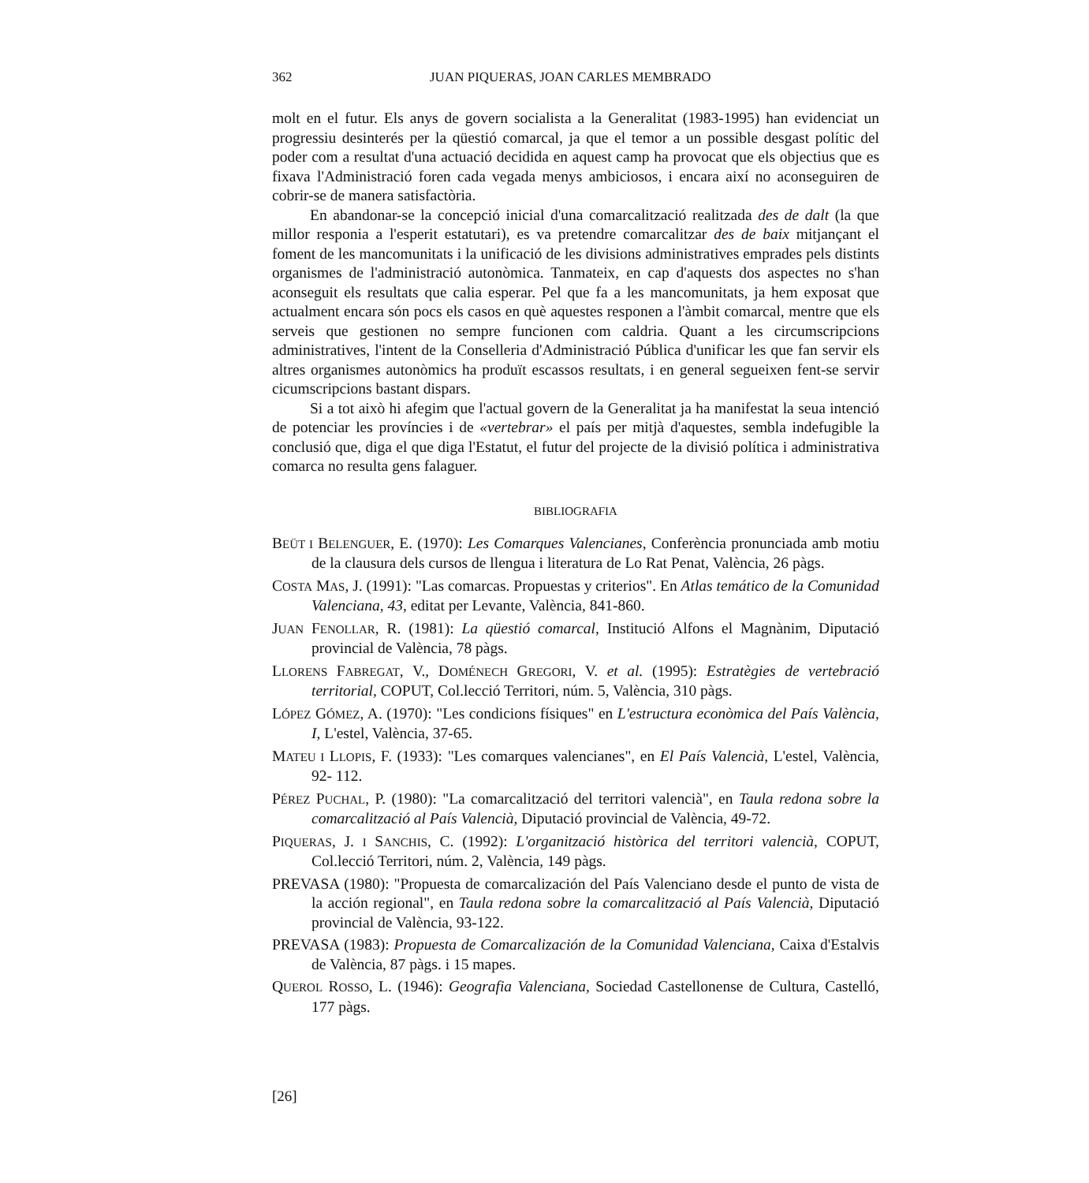362 JUAN PIQUERAS, JOAN CARLES MEMBRADO
molt en el futur. Els anys de govern socialista a la Generalitat (1983-1995) han evidenciat un progressiu desinterés per la qüestió comarcal, ja que el temor a un possible desgast polític del poder com a resultat d'una actuació decidida en aquest camp ha provocat que els objectius que es fixava l'Administració foren cada vegada menys ambiciosos, i encara així no aconseguiren de cobrir-se de manera satisfactòria.
En abandonar-se la concepció inicial d'una comarcalització realitzada des de dalt (la que millor responia a l'esperit estatutari), es va pretendre comarcalitzar des de baix mitjançant el foment de les mancomunitats i la unificació de les divisions administratives emprades pels distints organismes de l'administració autonòmica. Tanmateix, en cap d'aquests dos aspectes no s'han aconseguit els resultats que calia esperar. Pel que fa a les mancomunitats, ja hem exposat que actualment encara són pocs els casos en què aquestes responen a l'àmbit comarcal, mentre que els serveis que gestionen no sempre funcionen com caldria. Quant a les circumscripcions administratives, l'intent de la Conselleria d'Administració Pública d'unificar les que fan servir els altres organismes autonòmics ha produït escassos resultats, i en general segueixen fent-se servir cicumscripcions bastant dispars.
Si a tot això hi afegim que l'actual govern de la Generalitat ja ha manifestat la seua intenció de potenciar les províncies i de «vertebrar» el país per mitjà d'aquestes, sembla indefugible la conclusió que, diga el que diga l'Estatut, el futur del projecte de la divisió política i administrativa comarca no resulta gens falaguer.
BIBLIOGRAFIA
BEÜT I BELENGUER, E. (1970): Les Comarques Valencianes, Conferència pronunciada amb motiu de la clausura dels cursos de llengua i literatura de Lo Rat Penat, València, 26 pàgs.
COSTA MAS, J. (1991): "Las comarcas. Propuestas y criterios". En Atlas temático de la Comunidad Valenciana, 43, editat per Levante, València, 841-860.
JUAN FENOLLAR, R. (1981): La qüestió comarcal, Institució Alfons el Magnànim, Diputació provincial de València, 78 pàgs.
LLORENS FABREGAT, V., DOMÉNECH GREGORI, V. et al. (1995): Estratègies de vertebració territorial, COPUT, Col.lecció Territori, núm. 5, València, 310 pàgs.
LÓPEZ GÓMEZ, A. (1970): "Les condicions físiques" en L'estructura econòmica del País València, I, L'estel, València, 37-65.
MATEU I LLOPIS, F. (1933): "Les comarques valencianes", en El País Valencià, L'estel, València, 92- 112.
PÉREZ PUCHAL, P. (1980): "La comarcalització del territori valencià", en Taula redona sobre la comarcalització al País Valencià, Diputació provincial de València, 49-72.
PIQUERAS, J. I SANCHIS, C. (1992): L'organització històrica del territori valencià, COPUT, Col.lecció Territori, núm. 2, València, 149 pàgs.
PREVASA (1980): "Propuesta de comarcalización del País Valenciano desde el punto de vista de la acción regional", en Taula redona sobre la comarcalització al País Valencià, Diputació provincial de València, 93-122.
PREVASA (1983): Propuesta de Comarcalización de la Comunidad Valenciana, Caixa d'Estalvis de València, 87 pàgs. i 15 mapes.
QUEROL ROSSO, L. (1946): Geografia Valenciana, Sociedad Castellonense de Cultura, Castelló, 177 pàgs.
[26]